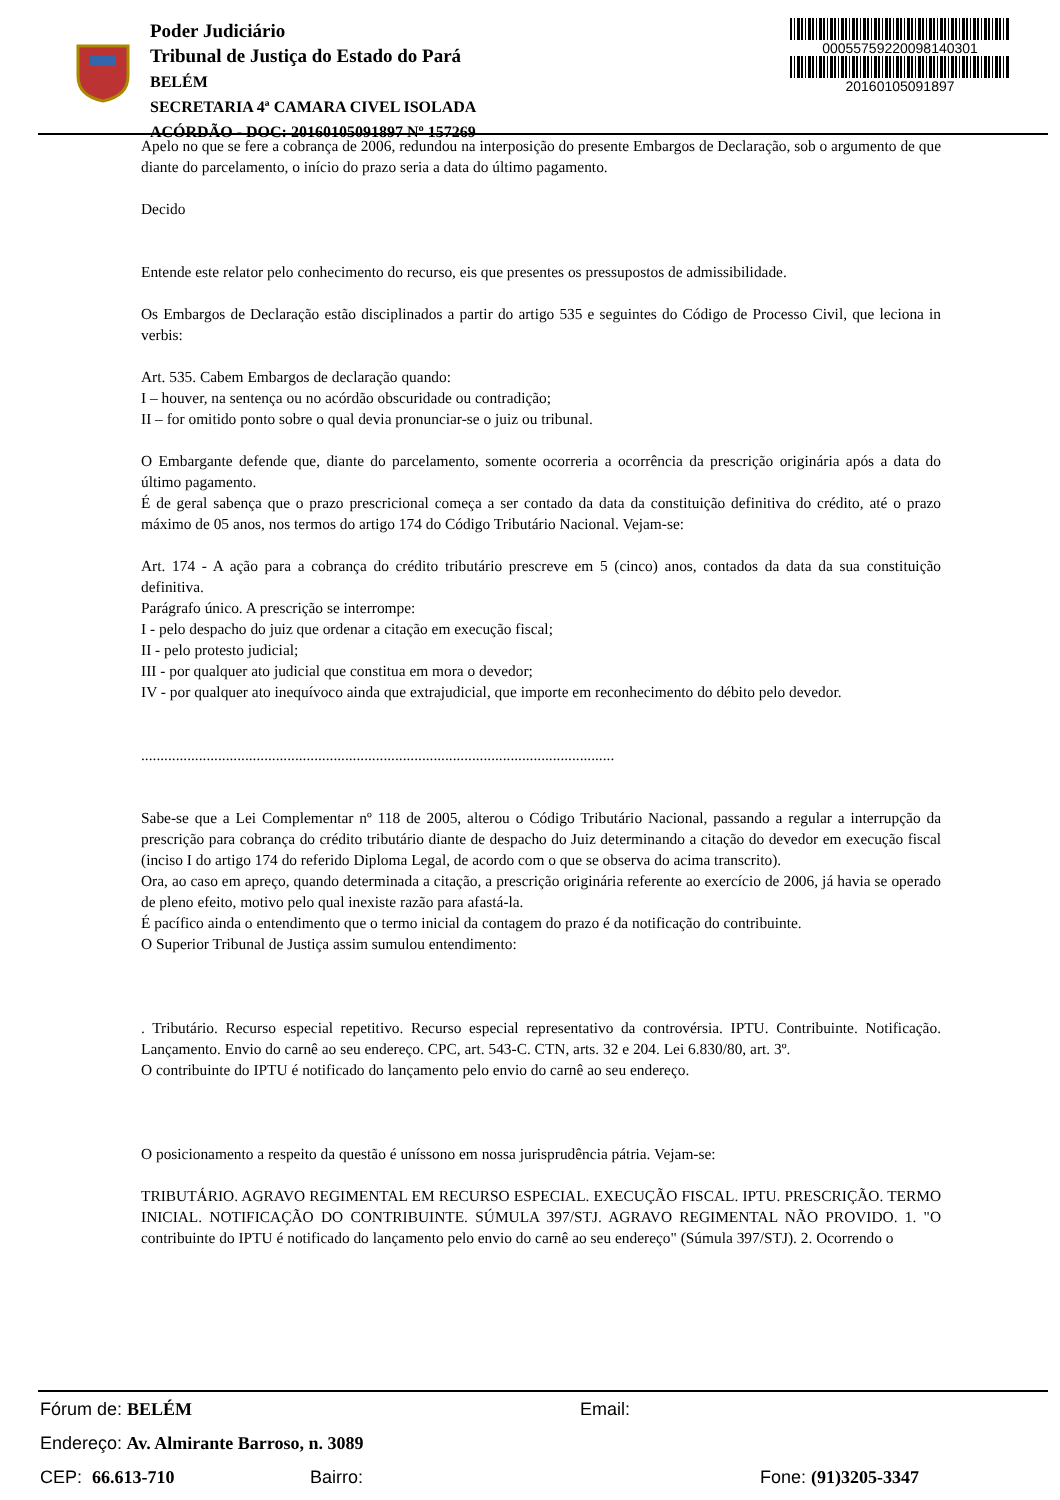Poder Judiciário
Tribunal de Justiça do Estado do Pará
BELÉM
SECRETARIA 4ª CAMARA CIVEL ISOLADA
ACÓRDÃO - DOC: 20160105091897 Nº 157269
00055759220098140301
20160105091897
Apelo no que se fere a cobrança de 2006, redundou na interposição do presente Embargos de Declaração, sob o argumento de que diante do parcelamento, o início do prazo seria a data do último pagamento.
Decido
Entende este relator pelo conhecimento do recurso, eis que presentes os pressupostos de admissibilidade.
Os Embargos de Declaração estão disciplinados a partir do artigo 535 e seguintes do Código de Processo Civil, que leciona in verbis:
Art. 535. Cabem Embargos de declaração quando:
I – houver, na sentença ou no acórdão obscuridade ou contradição;
II – for omitido ponto sobre o qual devia pronunciar-se o juiz ou tribunal.
O Embargante defende que, diante do parcelamento, somente ocorreria a ocorrência da prescrição originária após a data do último pagamento.
É de geral sabença que o prazo prescricional começa a ser contado da data da constituição definitiva do crédito, até o prazo máximo de 05 anos, nos termos do artigo 174 do Código Tributário Nacional. Vejam-se:
Art. 174 - A ação para a cobrança do crédito tributário prescreve em 5 (cinco) anos, contados da data da sua constituição definitiva.
Parágrafo único. A prescrição se interrompe:
I - pelo despacho do juiz que ordenar a citação em execução fiscal;
II - pelo protesto judicial;
III - por qualquer ato judicial que constitua em mora o devedor;
IV - por qualquer ato inequívoco ainda que extrajudicial, que importe em reconhecimento do débito pelo devedor.
...........................................................................................................................
Sabe-se que a Lei Complementar nº 118 de 2005, alterou o Código Tributário Nacional, passando a regular a interrupção da prescrição para cobrança do crédito tributário diante de despacho do Juiz determinando a citação do devedor em execução fiscal (inciso I do artigo 174 do referido Diploma Legal, de acordo com o que se observa do acima transcrito).
Ora, ao caso em apreço, quando determinada a citação, a prescrição originária referente ao exercício de 2006, já havia se operado de pleno efeito, motivo pelo qual inexiste razão para afastá-la.
É pacífico ainda o entendimento que o termo inicial da contagem do prazo é da notificação do contribuinte.
O Superior Tribunal de Justiça assim sumulou entendimento:
. Tributário. Recurso especial repetitivo. Recurso especial representativo da controvérsia. IPTU. Contribuinte. Notificação. Lançamento. Envio do carnê ao seu endereço. CPC, art. 543-C. CTN, arts. 32 e 204. Lei 6.830/80, art. 3º.
O contribuinte do IPTU é notificado do lançamento pelo envio do carnê ao seu endereço.
O posicionamento a respeito da questão é uníssono em nossa jurisprudência pátria. Vejam-se:
TRIBUTÁRIO. AGRAVO REGIMENTAL EM RECURSO ESPECIAL. EXECUÇÃO FISCAL. IPTU. PRESCRIÇÃO. TERMO INICIAL. NOTIFICAÇÃO DO CONTRIBUINTE. SÚMULA 397/STJ. AGRAVO REGIMENTAL NÃO PROVIDO. 1. "O contribuinte do IPTU é notificado do lançamento pelo envio do carnê ao seu endereço" (Súmula 397/STJ). 2. Ocorrendo o
Fórum de: BELÉM Email:
Endereço: Av. Almirante Barroso, n. 3089
CEP: 66.613-710 Bairro: Fone: (91)3205-3347